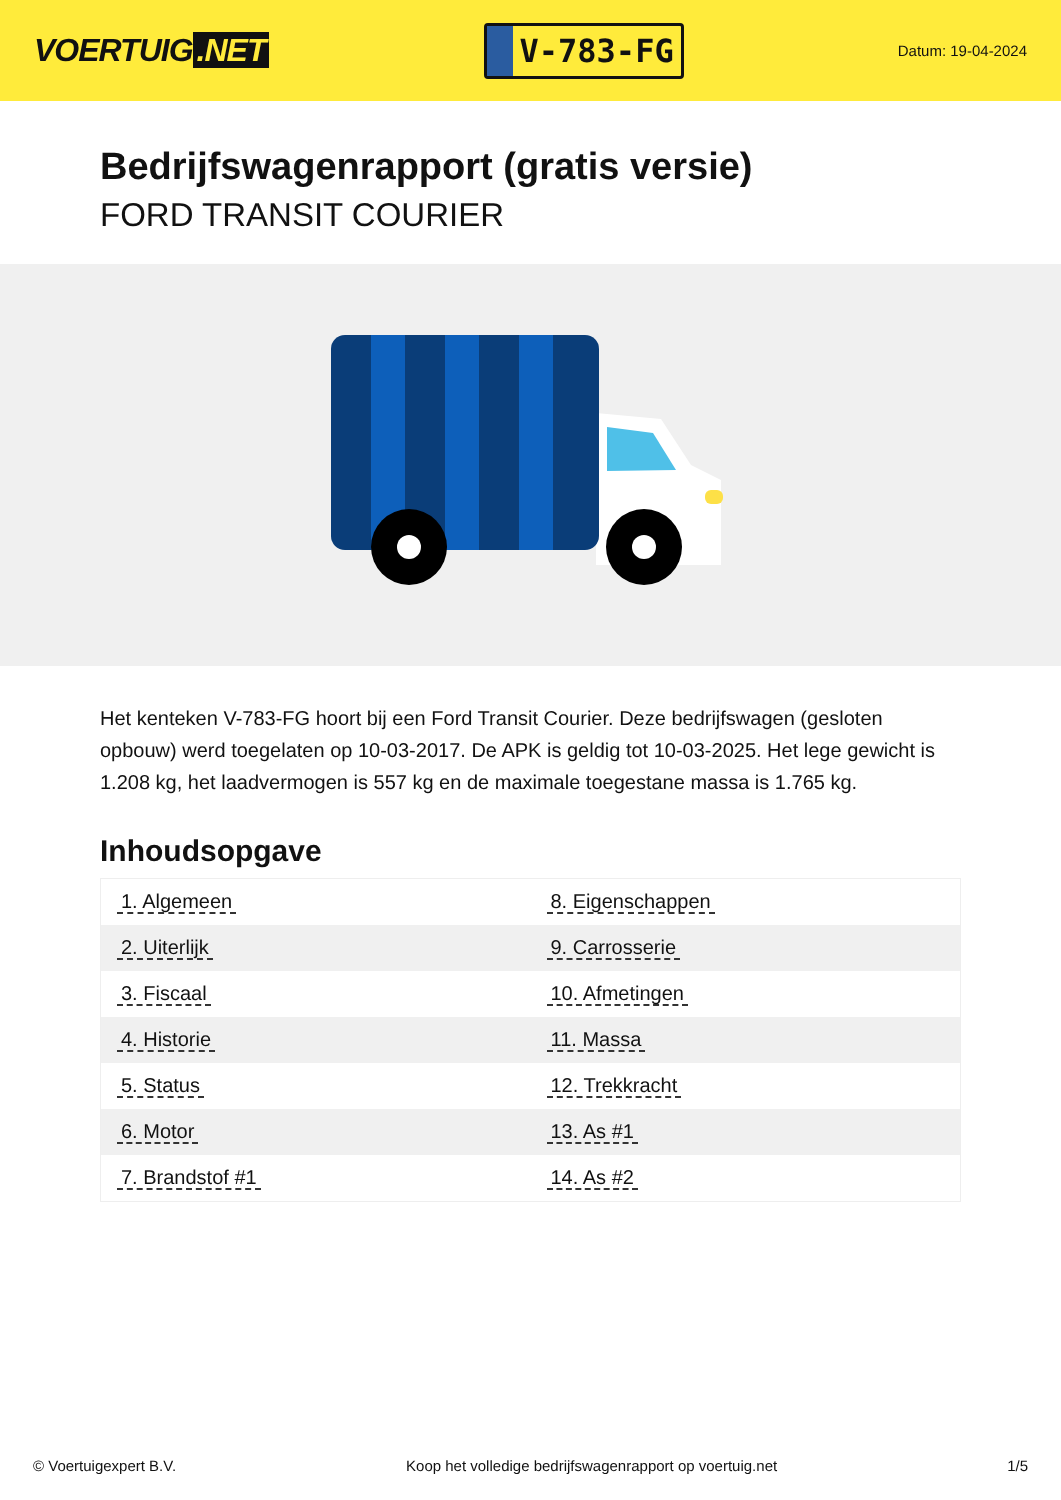VOERTUIG.NET
V-783-FG
Datum: 19-04-2024
Bedrijfswagenrapport (gratis versie)
FORD TRANSIT COURIER
Het kenteken V-783-FG hoort bij een Ford Transit Courier. Deze bedrijfswagen (gesloten opbouw) werd toegelaten op 10-03-2017. De APK is geldig tot 10-03-2025. Het lege gewicht is 1.208 kg, het laadvermogen is 557 kg en de maximale toegestane massa is 1.765 kg.
Inhoudsopgave
| 1. Algemeen | 8. Eigenschappen |
| 2. Uiterlijk | 9. Carrosserie |
| 3. Fiscaal | 10. Afmetingen |
| 4. Historie | 11. Massa |
| 5. Status | 12. Trekkracht |
| 6. Motor | 13. As #1 |
| 7. Brandstof #1 | 14. As #2 |
© Voertuigexpert B.V. Koop het volledige bedrijfswagenrapport op voertuig.net 1/5